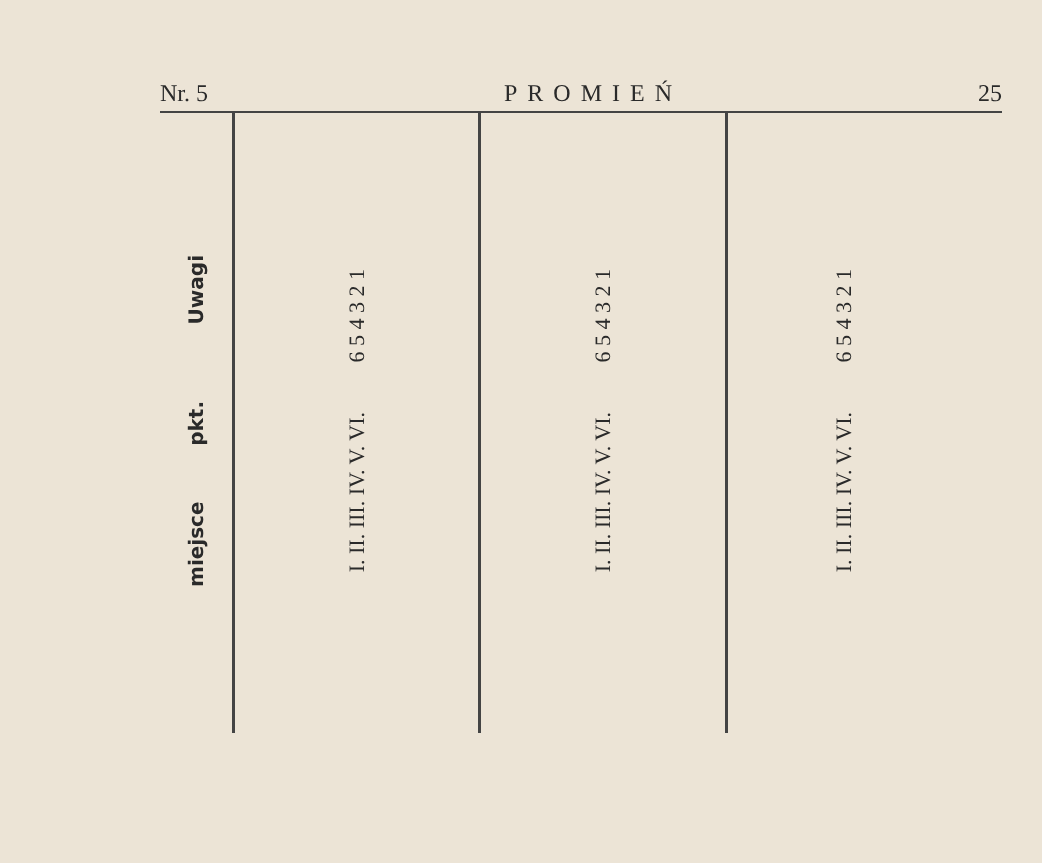Nr. 5 PROMIEŃ 25
| miejsce pkt. Uwagi | I. II. III. IV. V. VI. 6 5 4 3 2 1 | I. II. III. IV. V. VI. 6 5 4 3 2 1 | I. II. III. IV. V. VI. 6 5 4 3 2 1 |